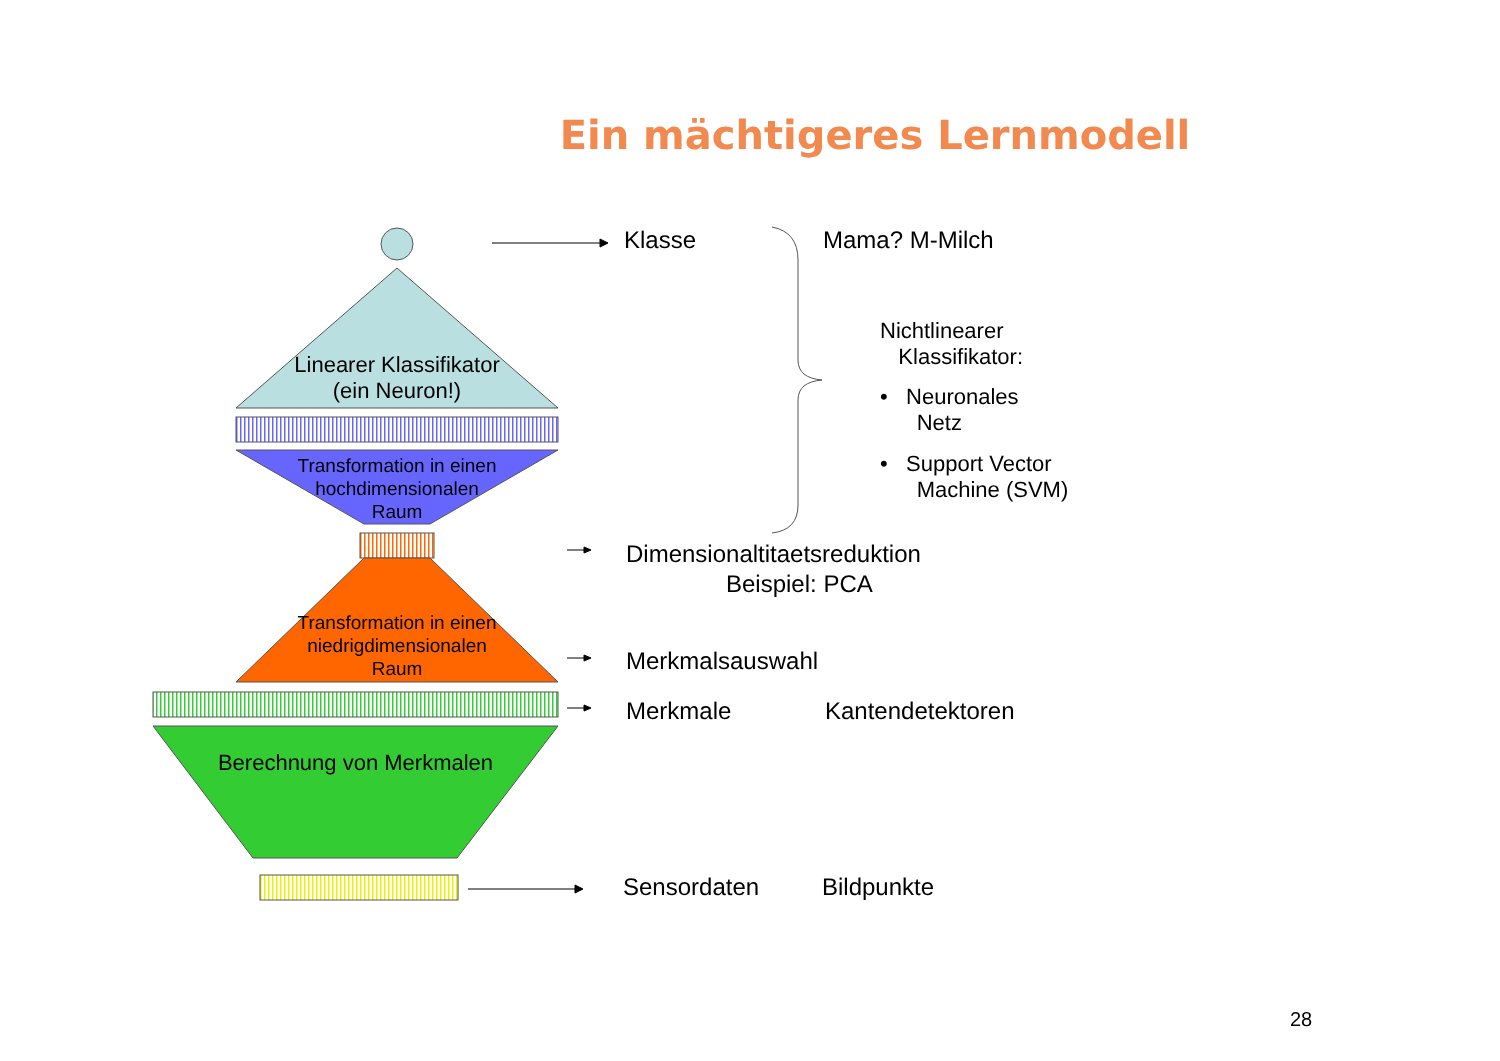Ein mächtigeres Lernmodell
Linearer Klassifikator
(ein Neuron!)
Transformation in einen
hochdimensionalen
Raum
Transformation in einen
niedrigdimensionalen
Raum
Berechnung von Merkmalen
Klasse Mama? M-Milch
Nichtlinearer
Klassifikator:
• Neuronales
Netz
• Support Vector
Machine (SVM)
Dimensionaltitaetsreduktion
Beispiel: PCA
Merkmalsauswahl
Merkmale Kantendetektoren
Sensordaten Bildpunkte
28